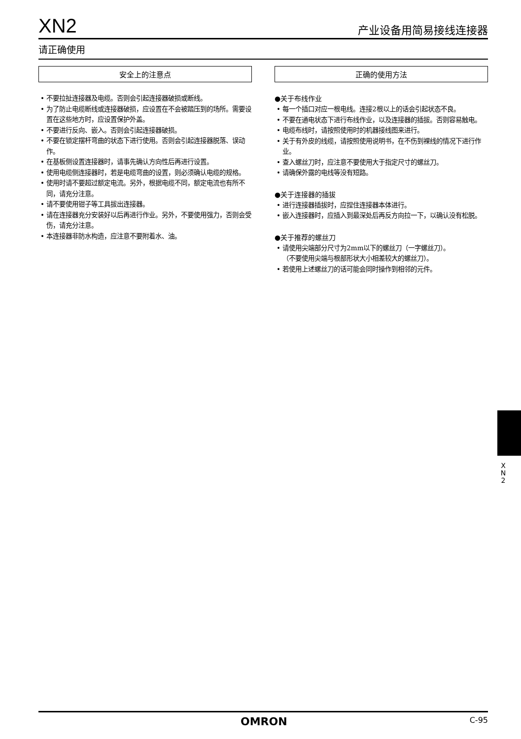XN2 产业设备用简易接线连接器
请正确使用
安全上的注意点
• 不要拉扯连接器及电缆。否则会引起连接器破损或断线。
• 为了防止电缆断线或连接器破损，应设置在不会被踏压到的场所。需要设置在这些地方时，应设置保护外盖。
• 不要进行反向、嵌入。否则会引起连接器破损。
• 不要在锁定摆杆弯曲的状态下进行使用。否则会引起连接器脱落、误动作。
• 在基板侧设置连接器时，请事先确认方向性后再进行设置。
• 使用电缆侧连接器时，若是电缆弯曲的设置，则必须确认电缆的规格。
• 使用时请不要超过额定电流。另外，根据电缆不同，额定电流也有所不同，请充分注意。
• 请不要使用钳子等工具拔出连接器。
• 请在连接器充分安装好以后再进行作业。另外，不要使用强力，否则会受伤，请充分注意。
• 本连接器非防水构造，应注意不要附着水、油。
正确的使用方法
●关于布线作业
• 每一个插口对应一根电线。连接2根以上的话会引起状态不良。
• 不要在通电状态下进行布线作业，以及连接器的插拔。否则容易触电。
• 电缆布线时，请按照使用时的机器接线图来进行。
• 关于有外皮的线缆，请按照使用说明书，在不伤到裸线的情况下进行作业。
• 查入螺丝刀时，应注意不要使用大于指定尺寸的螺丝刀。
• 请确保外露的电线等没有短路。
●关于连接器的插拔
• 进行连接器插拔时，应捏住连接器本体进行。
• 嵌入连接器时，应插入到最深处后再反方向拉一下，以确认没有松脱。
●关于推荐的螺丝刀
• 请使用尖端部分尺寸为2mm以下的螺丝刀（一字螺丝刀）。
（不要使用尖端与根部形状大小相差较大的螺丝刀）。
• 若使用上述螺丝刀的话可能会同时操作到相邻的元件。
X N 2
OMRON C-95